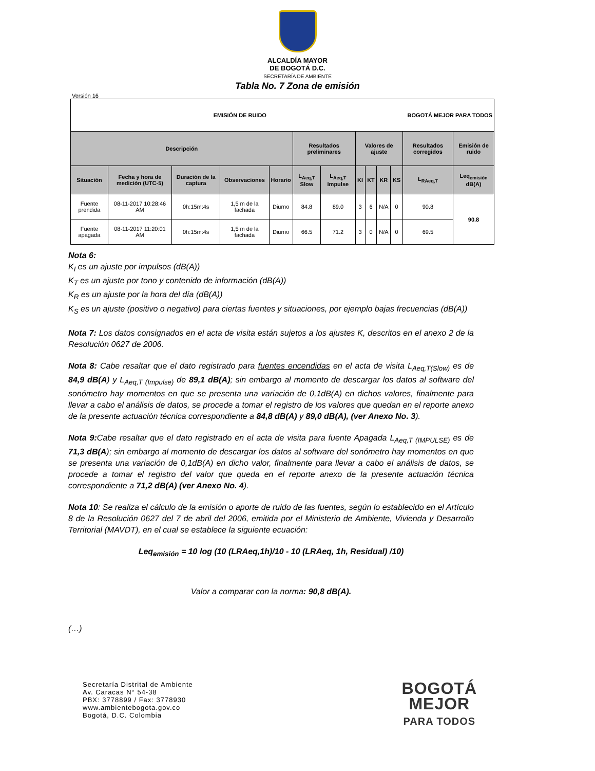ALCALDÍA MAYOR
DE BOGOTÁ D.C.
SECRETARÍA DE AMBIENTE
Tabla No. 7 Zona de emisión
Versión 16
| EMISIÓN DE RUIDO BOGOTÁ MEJOR PARA TODOS | | | | | | | | | | | | |
| Descripción | | | | | Resultados preliminares | | Valores de ajuste | | | | Resultados corregidos | Emisión de ruido |
| Situación | Fecha y hora de medición (UTC-5) | Duración de la captura | Observaciones | Horario | L<sub>Aeq,T</sub> Slow | L<sub>Aeq,T</sub> Impulse | KI | KT | KR | KS | L<sub>RAeq,T</sub> | Leq<sub>emisión</sub> dB(A) |
| Fuente prendida | 08-11-2017 10:28:46 AM | 0h:15m:4s | 1,5 m de la fachada | Diurno | 84.8 | 89.0 | 3 | 6 | N/A | 0 | 90.8 | 90.8 |
| Fuente apagada | 08-11-2017 11:20:01 AM | 0h:15m:4s | 1,5 m de la fachada | Diurno | 66.5 | 71.2 | 3 | 0 | N/A | 0 | 69.5 | |
Nota 6:
K<sub>I</sub> es un ajuste por impulsos (dB(A))
K<sub>T</sub> es un ajuste por tono y contenido de información (dB(A))
K<sub>R</sub> es un ajuste por la hora del día (dB(A))
K<sub>S</sub> es un ajuste (positivo o negativo) para ciertas fuentes y situaciones, por ejemplo bajas frecuencias (dB(A))
Nota 7: Los datos consignados en el acta de visita están sujetos a los ajustes K, descritos en el anexo 2 de la Resolución 0627 de 2006.
Nota 8: Cabe resaltar que el dato registrado para fuentes encendidas en el acta de visita L<sub>Aeq,T(Slow)</sub> es de 84,9 dB(A) y L<sub>Aeq,T (Impulse)</sub> de 89,1 dB(A); sin embargo al momento de descargar los datos al software del sonómetro hay momentos en que se presenta una variación de 0,1dB(A) en dichos valores, finalmente para llevar a cabo el análisis de datos, se procede a tomar el registro de los valores que quedan en el reporte anexo de la presente actuación técnica correspondiente a 84,8 dB(A) y 89,0 dB(A), (ver Anexo No. 3).
Nota 9: Cabe resaltar que el dato registrado en el acta de visita para fuente Apagada L<sub>Aeq,T (IMPULSE)</sub> es de 71,3 dB(A); sin embargo al momento de descargar los datos al software del sonómetro hay momentos en que se presenta una variación de 0,1dB(A) en dicho valor, finalmente para llevar a cabo el análisis de datos, se procede a tomar el registro del valor que queda en el reporte anexo de la presente actuación técnica correspondiente a 71,2 dB(A) (ver Anexo No. 4).
Nota 10: Se realiza el cálculo de la emisión o aporte de ruido de las fuentes, según lo establecido en el Artículo 8 de la Resolución 0627 del 7 de abril del 2006, emitida por el Ministerio de Ambiente, Vivienda y Desarrollo Territorial (MAVDT), en el cual se establece la siguiente ecuación:
Leq<sub>emisión</sub> = 10 log (10 (LRAeq,1h)/10 - 10 (LRAeq, 1h, Residual) /10)
Valor a comparar con la norma: 90,8 dB(A).
(…)
Secretaría Distrital de Ambiente
Av. Caracas N° 54-38
PBX: 3778899 / Fax: 3778930
www.ambientebogota.gov.co
Bogotá, D.C. Colombia
BOGOTÁ
MEJOR
PARA TODOS